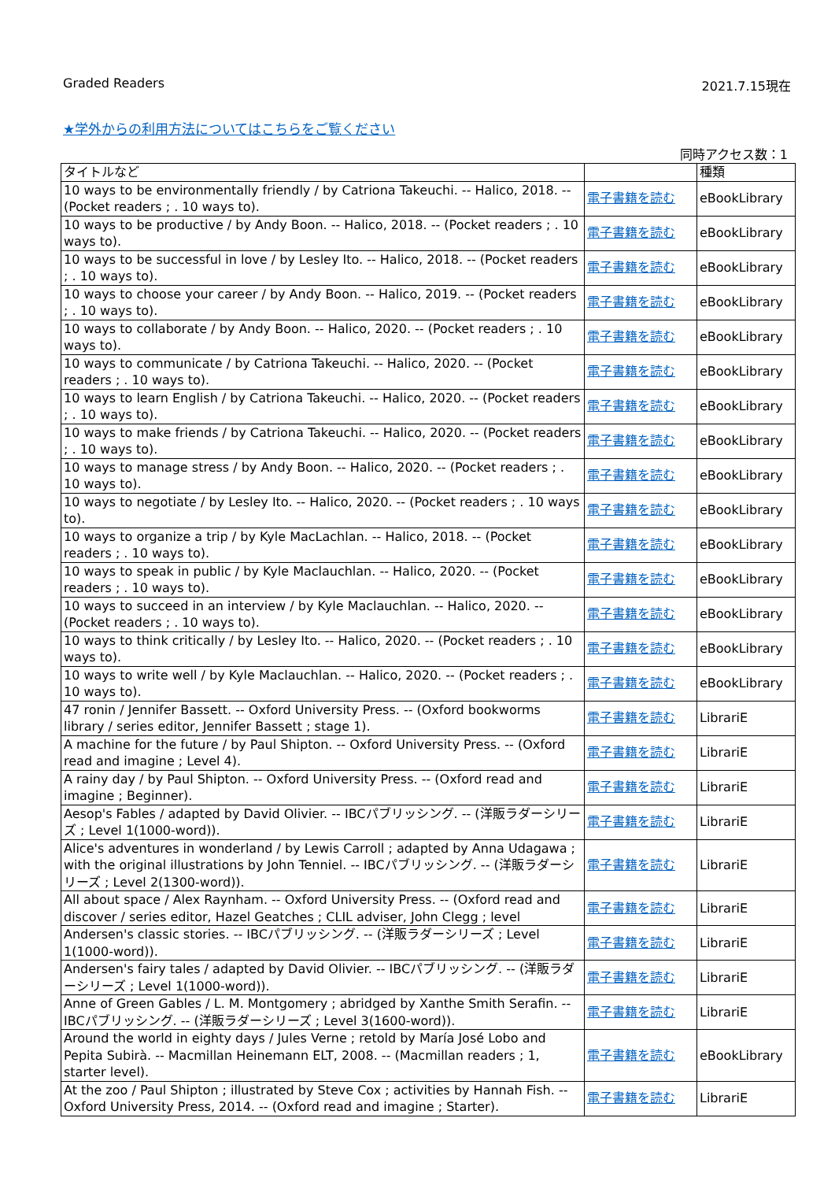Graded Readers 2021.7.15現在
★学外からの利用方法についてはこちらをご覧ください
同時アクセス数：1
| タイトルなど | | 種類 |
| --- | --- | --- |
| 10 ways to be environmentally friendly / by Catriona Takeuchi. -- Halico, 2018. -- (Pocket readers ; . 10 ways to). | 電子書籍を読む | eBookLibrary |
| 10 ways to be productive / by Andy Boon. -- Halico, 2018. -- (Pocket readers ; . 10 ways to). | 電子書籍を読む | eBookLibrary |
| 10 ways to be successful in love / by Lesley Ito. -- Halico, 2018. -- (Pocket readers ; . 10 ways to). | 電子書籍を読む | eBookLibrary |
| 10 ways to choose your career / by Andy Boon. -- Halico, 2019. -- (Pocket readers ; . 10 ways to). | 電子書籍を読む | eBookLibrary |
| 10 ways to collaborate / by Andy Boon. -- Halico, 2020. -- (Pocket readers ; . 10 ways to). | 電子書籍を読む | eBookLibrary |
| 10 ways to communicate / by Catriona Takeuchi. -- Halico, 2020. -- (Pocket readers ; . 10 ways to). | 電子書籍を読む | eBookLibrary |
| 10 ways to learn English / by Catriona Takeuchi. -- Halico, 2020. -- (Pocket readers ; . 10 ways to). | 電子書籍を読む | eBookLibrary |
| 10 ways to make friends / by Catriona Takeuchi. -- Halico, 2020. -- (Pocket readers ; . 10 ways to). | 電子書籍を読む | eBookLibrary |
| 10 ways to manage stress / by Andy Boon. -- Halico, 2020. -- (Pocket readers ; . 10 ways to). | 電子書籍を読む | eBookLibrary |
| 10 ways to negotiate / by Lesley Ito. -- Halico, 2020. -- (Pocket readers ; . 10 ways to). | 電子書籍を読む | eBookLibrary |
| 10 ways to organize a trip / by Kyle MacLachlan. -- Halico, 2018. -- (Pocket readers ; . 10 ways to). | 電子書籍を読む | eBookLibrary |
| 10 ways to speak in public / by Kyle Maclauchlan. -- Halico, 2020. -- (Pocket readers ; . 10 ways to). | 電子書籍を読む | eBookLibrary |
| 10 ways to succeed in an interview / by Kyle Maclauchlan. -- Halico, 2020. -- (Pocket readers ; . 10 ways to). | 電子書籍を読む | eBookLibrary |
| 10 ways to think critically / by Lesley Ito. -- Halico, 2020. -- (Pocket readers ; . 10 ways to). | 電子書籍を読む | eBookLibrary |
| 10 ways to write well / by Kyle Maclauchlan. -- Halico, 2020. -- (Pocket readers ; . 10 ways to). | 電子書籍を読む | eBookLibrary |
| 47 ronin / Jennifer Bassett. -- Oxford University Press. -- (Oxford bookworms library / series editor, Jennifer Bassett ; stage 1). | 電子書籍を読む | LibrariE |
| A machine for the future / by Paul Shipton. -- Oxford University Press. -- (Oxford read and imagine ; Level 4). | 電子書籍を読む | LibrariE |
| A rainy day / by Paul Shipton. -- Oxford University Press. -- (Oxford read and imagine ; Beginner). | 電子書籍を読む | LibrariE |
| Aesop's Fables / adapted by David Olivier. -- IBCパブリッシング. -- (洋販ラダーシリーズ ; Level 1(1000-word)). | 電子書籍を読む | LibrariE |
| Alice's adventures in wonderland / by Lewis Carroll ; adapted by Anna Udagawa ; with the original illustrations by John Tenniel. -- IBCパブリッシング. -- (洋販ラダーシリーズ ; Level 2(1300-word)). | 電子書籍を読む | LibrariE |
| All about space / Alex Raynham. -- Oxford University Press. -- (Oxford read and discover / series editor, Hazel Geatches ; CLIL adviser, John Clegg ; level | 電子書籍を読む | LibrariE |
| Andersen's classic stories. -- IBCパブリッシング. -- (洋販ラダーシリーズ ; Level 1(1000-word)). | 電子書籍を読む | LibrariE |
| Andersen's fairy tales / adapted by David Olivier. -- IBCパブリッシング. -- (洋販ラダーシリーズ ; Level 1(1000-word)). | 電子書籍を読む | LibrariE |
| Anne of Green Gables / L. M. Montgomery ; abridged by Xanthe Smith Serafin. -- IBCパブリッシング. -- (洋販ラダーシリーズ ; Level 3(1600-word)). | 電子書籍を読む | LibrariE |
| Around the world in eighty days / Jules Verne ; retold by María José Lobo and Pepita Subirà. -- Macmillan Heinemann ELT, 2008. -- (Macmillan readers ; 1, starter level). | 電子書籍を読む | eBookLibrary |
| At the zoo / Paul Shipton ; illustrated by Steve Cox ; activities by Hannah Fish. -- Oxford University Press, 2014. -- (Oxford read and imagine ; Starter). | 電子書籍を読む | LibrariE |